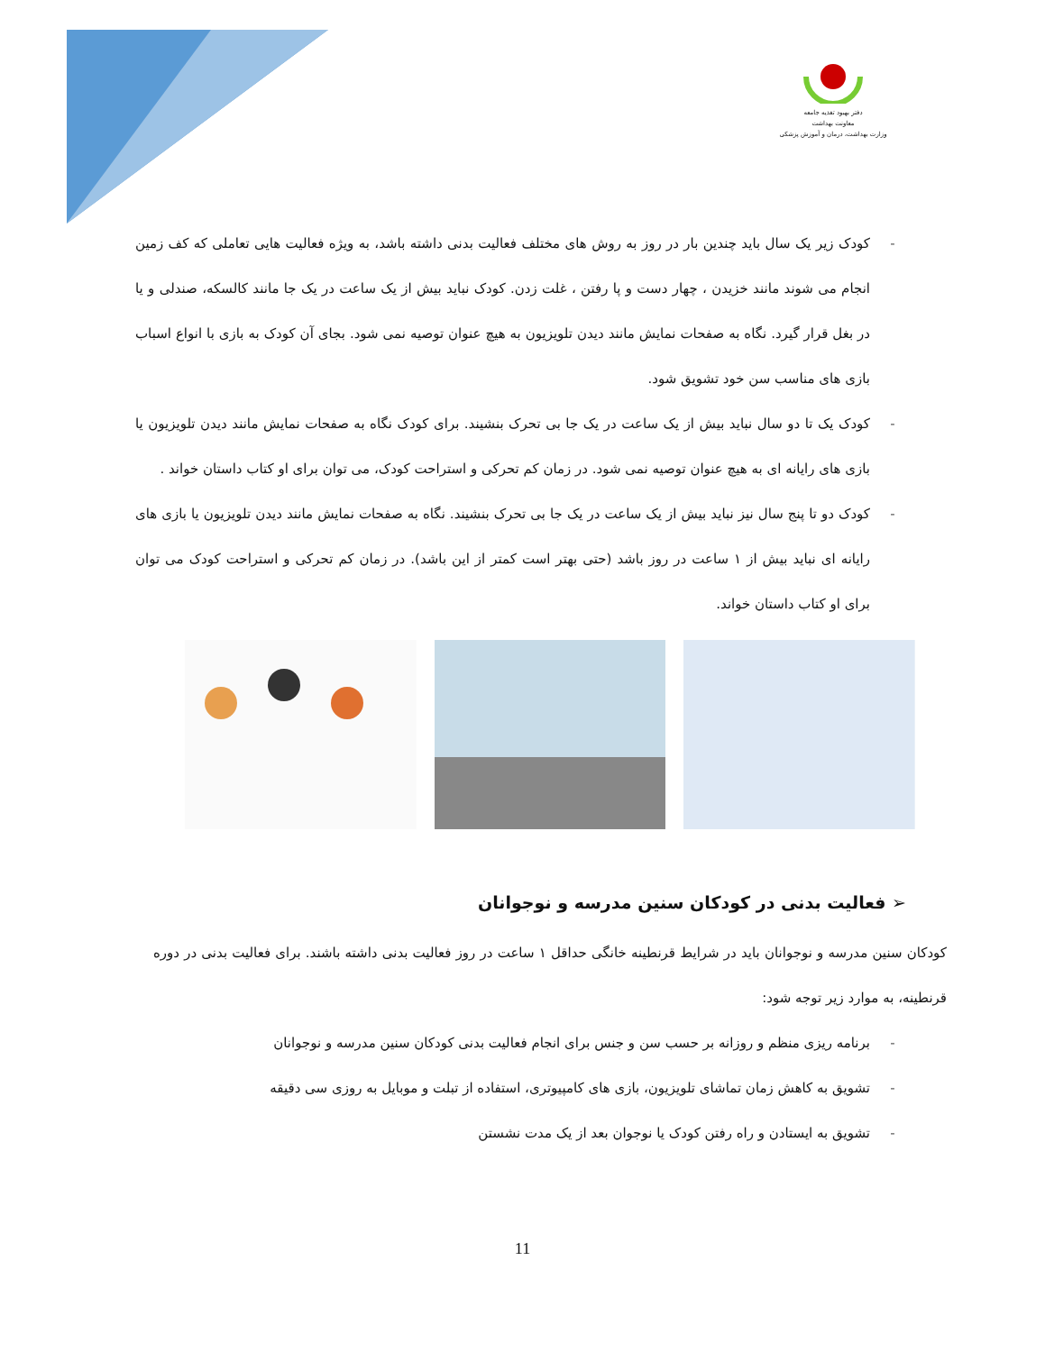دفتر بهبود تغذیه جامعه
معاونت بهداشت
وزارت بهداشت، درمان و آموزش پزشکی
- کودک زیر یک سال باید چندین بار در روز به روش های مختلف فعالیت بدنی داشته باشد، به ویژه فعالیت هایی تعاملی که کف زمین انجام می شوند مانند خزیدن ، چهار دست و پا رفتن ، غلت زدن. کودک نباید بیش از یک ساعت در یک جا مانند کالسکه، صندلی و یا در بغل قرار گیرد. نگاه به صفحات نمایش مانند دیدن تلویزیون به هیچ عنوان توصیه نمی شود. بجای آن کودک به بازی با انواع اسباب بازی های مناسب سن خود تشویق شود.
- کودک یک تا دو سال نباید بیش از یک ساعت در یک جا بی تحرک بنشیند. برای کودک نگاه به صفحات نمایش مانند دیدن تلویزیون یا بازی های رایانه ای به هیچ عنوان توصیه نمی شود. در زمان کم تحرکی و استراحت کودک، می توان برای او کتاب داستان خواند .
- کودک دو تا پنج سال نیز نباید بیش از یک ساعت در یک جا بی تحرک بنشیند. نگاه به صفحات نمایش مانند دیدن تلویزیون یا بازی های رایانه ای نباید بیش از ۱ ساعت در روز باشد (حتی بهتر است کمتر از این باشد). در زمان کم تحرکی و استراحت کودک می توان برای او کتاب داستان خواند.
➢ فعالیت بدنی در کودکان سنین مدرسه و نوجوانان
کودکان سنین مدرسه و نوجوانان باید در شرایط قرنطینه خانگی حداقل ۱ ساعت در روز فعالیت بدنی داشته باشند. برای فعالیت بدنی در دوره قرنطینه، به موارد زیر توجه شود:
- برنامه ریزی منظم و روزانه بر حسب سن و جنس برای انجام فعالیت بدنی کودکان سنین مدرسه و نوجوانان
- تشویق به کاهش زمان تماشای تلویزیون، بازی های کامپیوتری، استفاده از تبلت و موبایل به روزی سی دقیقه
- تشویق به ایستادن و راه رفتن کودک یا نوجوان بعد از یک مدت نشستن
11